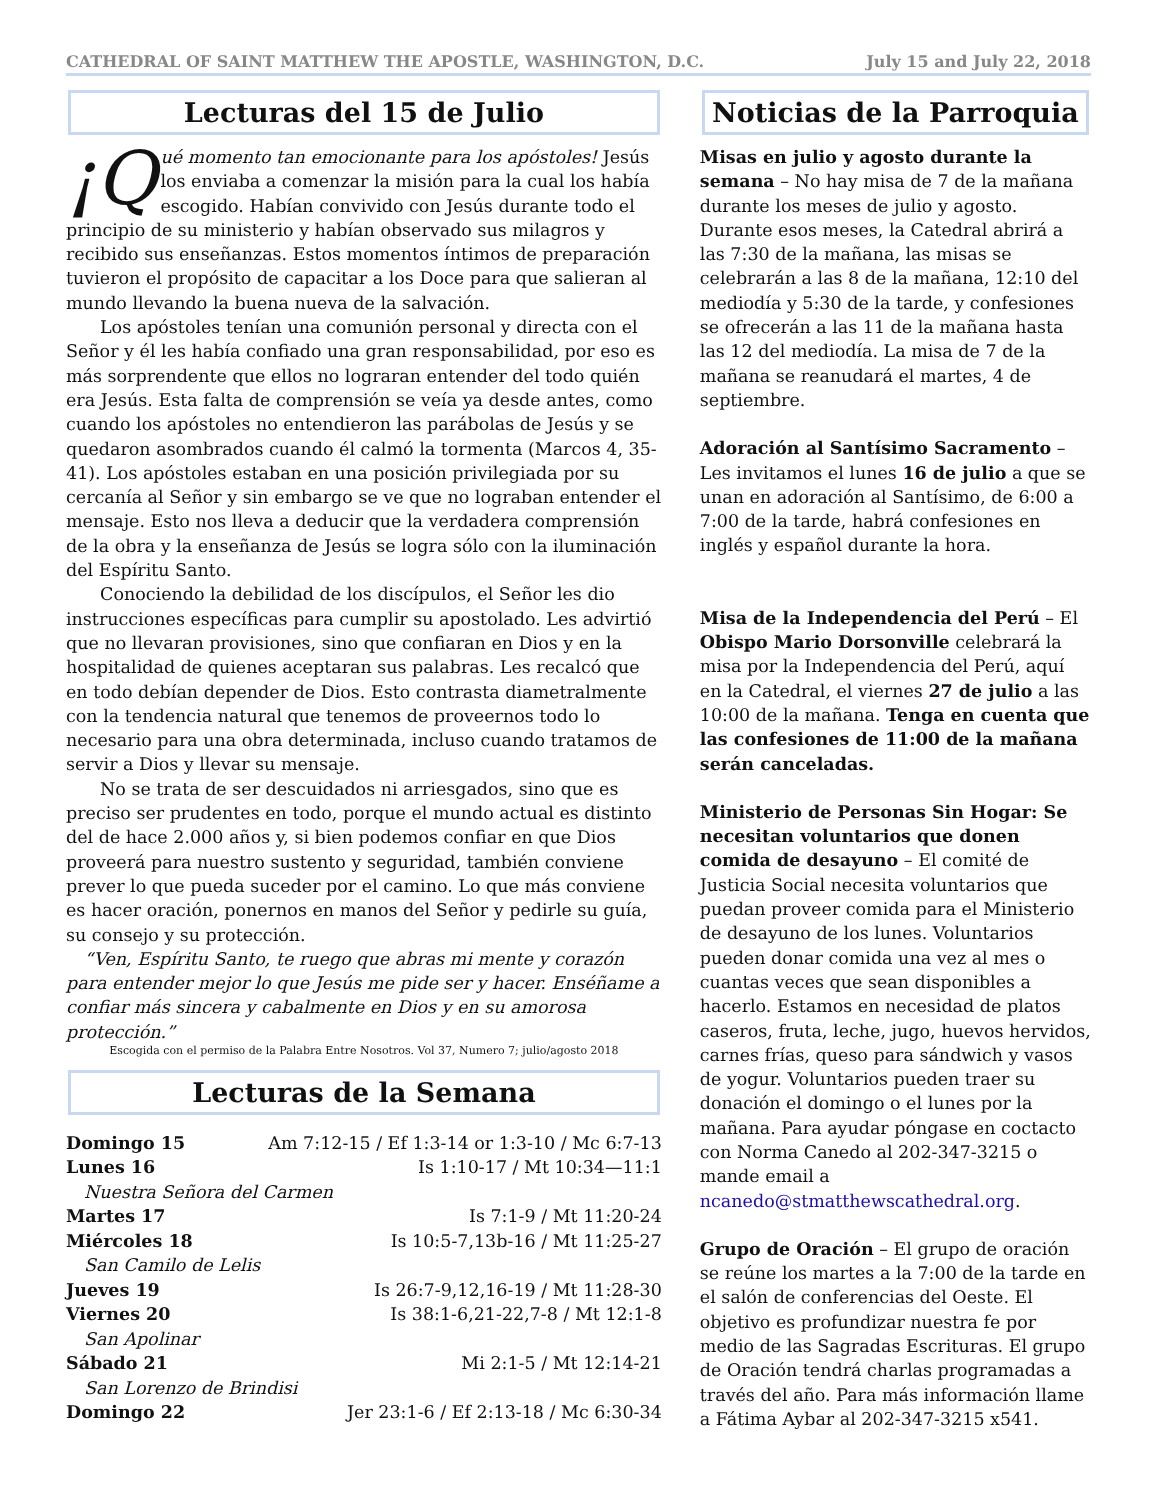CATHEDRAL OF SAINT MATTHEW THE APOSTLE, WASHINGTON, D.C. July 15 and July 22, 2018
Lecturas del 15 de Julio
¡Q ué momento tan emocionante para los apóstoles! Jesús los enviaba a comenzar la misión para la cual los había escogido. Habían convivido con Jesús durante todo el principio de su ministerio y habían observado sus milagros y recibido sus enseñanzas. Estos momentos íntimos de preparación tuvieron el propósito de capacitar a los Doce para que salieran al mundo llevando la buena nueva de la salvación.
Los apóstoles tenían una comunión personal y directa con el Señor y él les había confiado una gran responsabilidad, por eso es más sorprendente que ellos no lograran entender del todo quién era Jesús. Esta falta de comprensión se veía ya desde antes, como cuando los apóstoles no entendieron las parábolas de Jesús y se quedaron asombrados cuando él calmó la tormenta (Marcos 4, 35-41). Los apóstoles estaban en una posición privilegiada por su cercanía al Señor y sin embargo se ve que no lograban entender el mensaje. Esto nos lleva a deducir que la verdadera comprensión de la obra y la enseñanza de Jesús se logra sólo con la iluminación del Espíritu Santo.
Conociendo la debilidad de los discípulos, el Señor les dio instrucciones específicas para cumplir su apostolado. Les advirtió que no llevaran provisiones, sino que confiaran en Dios y en la hospitalidad de quienes aceptaran sus palabras. Les recalcó que en todo debían depender de Dios. Esto contrasta diametralmente con la tendencia natural que tenemos de proveernos todo lo necesario para una obra determinada, incluso cuando tratamos de servir a Dios y llevar su mensaje.
No se trata de ser descuidados ni arriesgados, sino que es preciso ser prudentes en todo, porque el mundo actual es distinto del de hace 2.000 años y, si bien podemos confiar en que Dios proveerá para nuestro sustento y seguridad, también conviene prever lo que pueda suceder por el camino. Lo que más conviene es hacer oración, ponernos en manos del Señor y pedirle su guía, su consejo y su protección.
“Ven, Espíritu Santo, te ruego que abras mi mente y corazón para entender mejor lo que Jesús me pide ser y hacer. Enséñame a confiar más sincera y cabalmente en Dios y en su amorosa protección.”
Escogida con el permiso de la Palabra Entre Nosotros. Vol 37, Numero 7; julio/agosto 2018
Lecturas de la Semana
| Domingo 15 | Am 7:12-15 / Ef 1:3-14 or 1:3-10 / Mc 6:7-13 |
| Lunes 16 | Is 1:10-17 / Mt 10:34—11:1 |
| Nuestra Señora del Carmen | |
| Martes 17 | Is 7:1-9 / Mt 11:20-24 |
| Miércoles 18 | Is 10:5-7,13b-16 / Mt 11:25-27 |
| San Camilo de Lelis | |
| Jueves 19 | Is 26:7-9,12,16-19 / Mt 11:28-30 |
| Viernes 20 | Is 38:1-6,21-22,7-8 / Mt 12:1-8 |
| San Apolinar | |
| Sábado 21 | Mi 2:1-5 / Mt 12:14-21 |
| San Lorenzo de Brindisi | |
| Domingo 22 | Jer 23:1-6 / Ef 2:13-18 / Mc 6:30-34 |
Noticias de la Parroquia
Misas en julio y agosto durante la semana – No hay misa de 7 de la mañana durante los meses de julio y agosto. Durante esos meses, la Catedral abrirá a las 7:30 de la mañana, las misas se celebrarán a las 8 de la mañana, 12:10 del mediodía y 5:30 de la tarde, y confesiones se ofrecerán a las 11 de la mañana hasta las 12 del mediodía. La misa de 7 de la mañana se reanudará el martes, 4 de septiembre.
Adoración al Santísimo Sacramento – Les invitamos el lunes 16 de julio a que se unan en adoración al Santísimo, de 6:00 a 7:00 de la tarde, habrá confesiones en inglés y español durante la hora.
Misa de la Independencia del Perú – El Obispo Mario Dorsonville celebrará la misa por la Independencia del Perú, aquí en la Catedral, el viernes 27 de julio a las 10:00 de la mañana. Tenga en cuenta que las confesiones de 11:00 de la mañana serán canceladas.
Ministerio de Personas Sin Hogar: Se necesitan voluntarios que donen comida de desayuno – El comité de Justicia Social necesita voluntarios que puedan proveer comida para el Ministerio de desayuno de los lunes. Voluntarios pueden donar comida una vez al mes o cuantas veces que sean disponibles a hacerlo. Estamos en necesidad de platos caseros, fruta, leche, jugo, huevos hervidos, carnes frías, queso para sándwich y vasos de yogur. Voluntarios pueden traer su donación el domingo o el lunes por la mañana. Para ayudar póngase en coctacto con Norma Canedo al 202-347-3215 o mande email a ncanedo@stmatthewscathedral.org.
Grupo de Oración – El grupo de oración se reúne los martes a la 7:00 de la tarde en el salón de conferencias del Oeste. El objetivo es profundizar nuestra fe por medio de las Sagradas Escrituras. El grupo de Oración tendrá charlas programadas a través del año. Para más información llame a Fátima Aybar al 202-347-3215 x541.